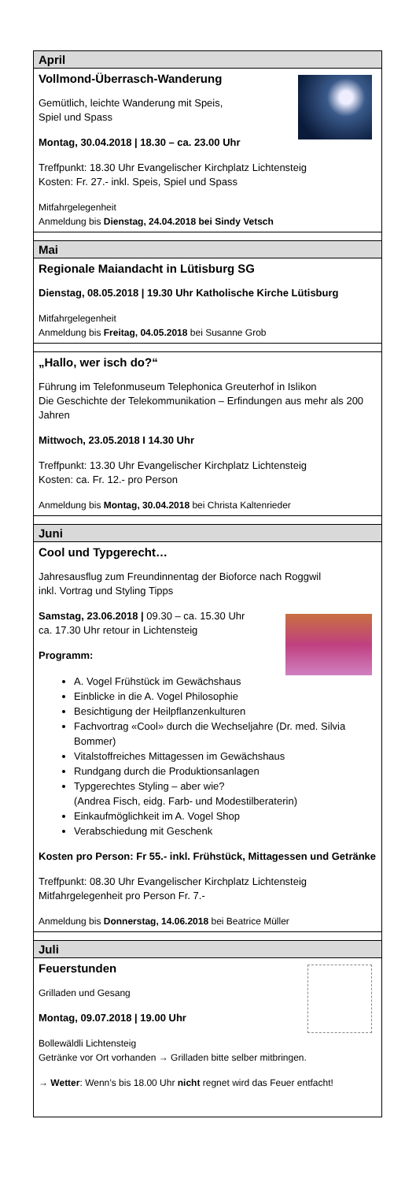April
Vollmond-Überrasch-Wanderung
Gemütlich, leichte Wanderung mit Speis,
Spiel und Spass
Montag, 30.04.2018 | 18.30 – ca. 23.00 Uhr
Treffpunkt: 18.30 Uhr Evangelischer Kirchplatz Lichtensteig
Kosten: Fr. 27.- inkl. Speis, Spiel und Spass
Mitfahrgelegenheit
Anmeldung bis Dienstag, 24.04.2018 bei Sindy Vetsch
Mai
Regionale Maiandacht in Lütisburg SG
Dienstag, 08.05.2018 | 19.30 Uhr Katholische Kirche Lütisburg
Mitfahrgelegenheit
Anmeldung bis Freitag, 04.05.2018 bei Susanne Grob
„Hallo, wer isch do?“
Führung im Telefonmuseum Telephonica Greuterhof in Islikon
Die Geschichte der Telekommunikation – Erfindungen aus mehr als 200 Jahren
Mittwoch, 23.05.2018 I 14.30 Uhr
Treffpunkt: 13.30 Uhr Evangelischer Kirchplatz Lichtensteig
Kosten: ca. Fr. 12.- pro Person
Anmeldung bis Montag, 30.04.2018 bei Christa Kaltenrieder
Juni
Cool und Typgerecht…
Jahresausflug zum Freundinnentag der Bioforce nach Roggwil
inkl. Vortrag und Styling Tipps
Samstag, 23.06.2018 | 09.30 – ca. 15.30 Uhr
ca. 17.30 Uhr retour in Lichtensteig
Programm:
A. Vogel Frühstück im Gewächshaus
Einblicke in die A. Vogel Philosophie
Besichtigung der Heilpflanzenkulturen
Fachvortrag «Cool» durch die Wechseljahre (Dr. med. Silvia Bommer)
Vitalstoffreiches Mittagessen im Gewächshaus
Rundgang durch die Produktionsanlagen
Typgerechtes Styling – aber wie?
(Andrea Fisch, eidg. Farb- und Modestilberaterin)
Einkaufmöglichkeit im A. Vogel Shop
Verabschiedung mit Geschenk
Kosten pro Person: Fr 55.- inkl. Frühstück, Mittagessen und Getränke
Treffpunkt: 08.30 Uhr Evangelischer Kirchplatz Lichtensteig
Mitfahrgelegenheit pro Person Fr. 7.-
Anmeldung bis Donnerstag, 14.06.2018 bei Beatrice Müller
Juli
Feuerstunden
Grilladen und Gesang
Montag, 09.07.2018 | 19.00 Uhr
Bollewäldli Lichtensteig
Getränke vor Ort vorhanden → Grilladen bitte selber mitbringen.
→ Wetter: Wenn’s bis 18.00 Uhr nicht regnet wird das Feuer entfacht!